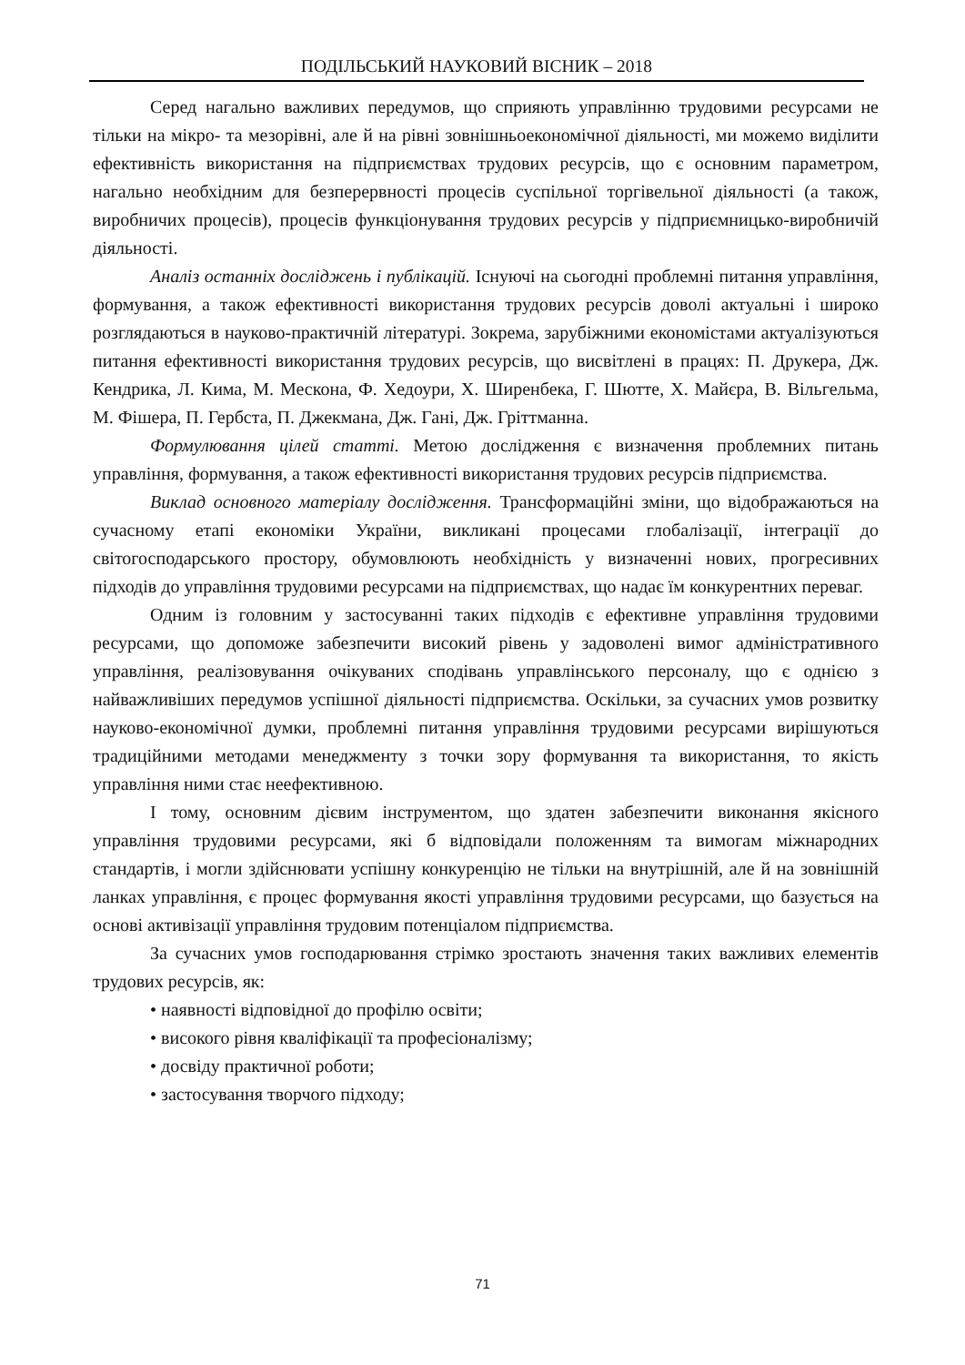ПОДІЛЬСЬКИЙ НАУКОВИЙ ВІСНИК – 2018
Серед нагально важливих передумов, що сприяють управлінню трудовими ресурсами не тільки на мікро- та мезорівні, але й на рівні зовнішньоекономічної діяльності, ми можемо виділити ефективність використання на підприємствах трудових ресурсів, що є основним параметром, нагально необхідним для безперервності процесів суспільної торгівельної діяльності (а також, виробничих процесів), процесів функціонування трудових ресурсів у підприємницько-виробничій діяльності.
Аналіз останніх досліджень і публікацій. Існуючі на сьогодні проблемні питання управління, формування, а також ефективності використання трудових ресурсів доволі актуальні і широко розглядаються в науково-практичній літературі. Зокрема, зарубіжними економістами актуалізуються питання ефективності використання трудових ресурсів, що висвітлені в працях: П. Друкера, Дж. Кендрика, Л. Кима, М. Мескона, Ф. Хедоури, Х. Ширенбека, Г. Шютте, Х. Майєра, В. Вільгельма, М. Фішера, П. Гербста, П. Джекмана, Дж. Гані, Дж. Гріттманна.
Формулювання цілей статті. Метою дослідження є визначення проблемних питань управління, формування, а також ефективності використання трудових ресурсів підприємства.
Виклад основного матеріалу дослідження. Трансформаційні зміни, що відображаються на сучасному етапі економіки України, викликані процесами глобалізації, інтеграції до світогосподарського простору, обумовлюють необхідність у визначенні нових, прогресивних підходів до управління трудовими ресурсами на підприємствах, що надає їм конкурентних переваг.
Одним із головним у застосуванні таких підходів є ефективне управління трудовими ресурсами, що допоможе забезпечити високий рівень у задоволені вимог адміністративного управління, реалізовування очікуваних сподівань управлінського персоналу, що є однією з найважливіших передумов успішної діяльності підприємства. Оскільки, за сучасних умов розвитку науково-економічної думки, проблемні питання управління трудовими ресурсами вирішуються традиційними методами менеджменту з точки зору формування та використання, то якість управління ними стає неефективною.
І тому, основним дієвим інструментом, що здатен забезпечити виконання якісного управління трудовими ресурсами, які б відповідали положенням та вимогам міжнародних стандартів, і могли здійснювати успішну конкуренцію не тільки на внутрішній, але й на зовнішній ланках управління, є процес формування якості управління трудовими ресурсами, що базується на основі активізації управління трудовим потенціалом підприємства.
За сучасних умов господарювання стрімко зростають значення таких важливих елементів трудових ресурсів, як:
• наявності відповідної до профілю освіти;
• високого рівня кваліфікації та професіоналізму;
• досвіду практичної роботи;
• застосування творчого підходу;
71